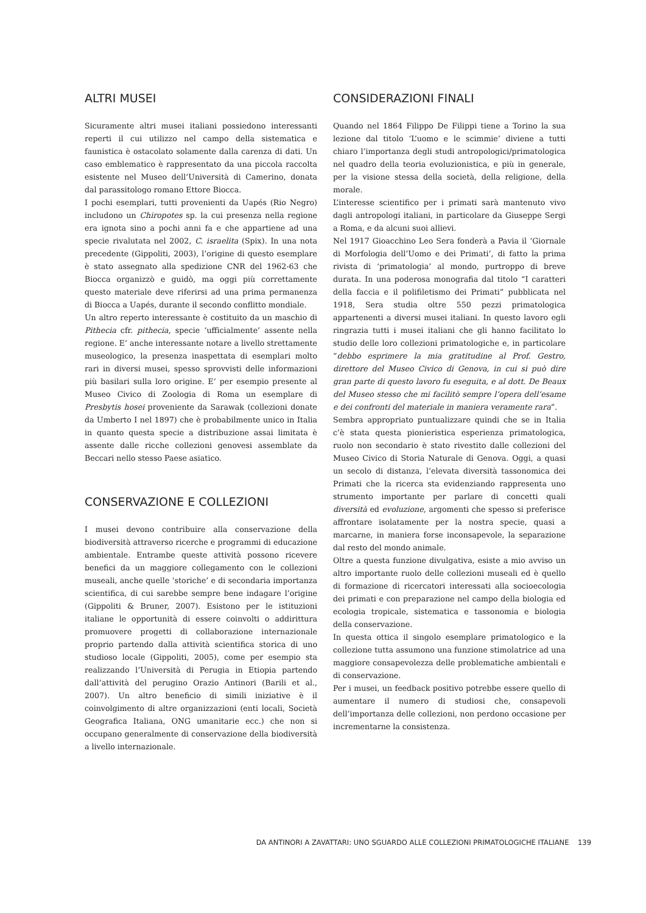ALTRI MUSEI
Sicuramente altri musei italiani possiedono interessanti reperti il cui utilizzo nel campo della sistematica e faunistica è ostacolato solamente dalla carenza di dati. Un caso emblematico è rappresentato da una piccola raccolta esistente nel Museo dell’Università di Camerino, donata dal parassitologo romano Ettore Biocca.
I pochi esemplari, tutti provenienti da Uapés (Rio Negro) includono un Chiropotes sp. la cui presenza nella regione era ignota sino a pochi anni fa e che appartiene ad una specie rivalutata nel 2002, C. israelita (Spix). In una nota precedente (Gippoliti, 2003), l’origine di questo esemplare è stato assegnato alla spedizione CNR del 1962-63 che Biocca organizzò e guidò, ma oggi più correttamente questo materiale deve riferirsi ad una prima permanenza di Biocca a Uapés, durante il secondo conflitto mondiale.
Un altro reperto interessante è costituito da un maschio di Pithecia cfr. pithecia, specie ‘ufficialmente’ assente nella regione. E’ anche interessante notare a livello strettamente museologico, la presenza inaspettata di esemplari molto rari in diversi musei, spesso sprovvisti delle informazioni più basilari sulla loro origine. E’ per esempio presente al Museo Civico di Zoologia di Roma un esemplare di Presbytis hosei proveniente da Sarawak (collezioni donate da Umberto I nel 1897) che è probabilmente unico in Italia in quanto questa specie a distribuzione assai limitata è assente dalle ricche collezioni genovesi assemblate da Beccari nello stesso Paese asiatico.
CONSERVAZIONE E COLLEZIONI
I musei devono contribuire alla conservazione della biodiversità attraverso ricerche e programmi di educazione ambientale. Entrambe queste attività possono ricevere benefici da un maggiore collegamento con le collezioni museali, anche quelle ‘storiche’ e di secondaria importanza scientifica, di cui sarebbe sempre bene indagare l’origine (Gippoliti & Bruner, 2007). Esistono per le istituzioni italiane le opportunità di essere coinvolti o addirittura promuovere progetti di collaborazione internazionale proprio partendo dalla attività scientifica storica di uno studioso locale (Gippoliti, 2005), come per esempio sta realizzando l’Università di Perugia in Etiopia partendo dall’attività del perugino Orazio Antinori (Barili et al., 2007). Un altro beneficio di simili iniziative è il coinvolgimento di altre organizzazioni (enti locali, Società Geografica Italiana, ONG umanitarie ecc.) che non si occupano generalmente di conservazione della biodiversità a livello internazionale.
CONSIDERAZIONI FINALI
Quando nel 1864 Filippo De Filippi tiene a Torino la sua lezione dal titolo ‘L’uomo e le scimmie’ diviene a tutti chiaro l’importanza degli studi antropologici/primatologica nel quadro della teoria evoluzionistica, e più in generale, per la visione stessa della società, della religione, della morale.
L’interesse scientifico per i primati sarà mantenuto vivo dagli antropologi italiani, in particolare da Giuseppe Sergi a Roma, e da alcuni suoi allievi.
Nel 1917 Gioacchino Leo Sera fonderà a Pavia il ‘Giornale di Morfologia dell’Uomo e dei Primati’, di fatto la prima rivista di ‘primatologia’ al mondo, purtroppo di breve durata. In una poderosa monografia dal titolo “I caratteri della faccia e il polifiletismo dei Primati” pubblicata nel 1918, Sera studia oltre 550 pezzi primatologica appartenenti a diversi musei italiani. In questo lavoro egli ringrazia tutti i musei italiani che gli hanno facilitato lo studio delle loro collezioni primatologiche e, in particolare “debbo esprimere la mia gratitudine al Prof. Gestro, direttore del Museo Civico di Genova, in cui si può dire gran parte di questo lavoro fu eseguita, e al dott. De Beaux del Museo stesso che mi facilitò sempre l’opera dell’esame e dei confronti del materiale in maniera veramente rara”.
Sembra appropriato puntualizzare quindi che se in Italia c’è stata questa pionieristica esperienza primatologica, ruolo non secondario è stato rivestito dalle collezioni del Museo Civico di Storia Naturale di Genova. Oggi, a quasi un secolo di distanza, l’elevata diversità tassonomica dei Primati che la ricerca sta evidenziando rappresenta uno strumento importante per parlare di concetti quali diversità ed evoluzione, argomenti che spesso si preferisce affrontare isolatamente per la nostra specie, quasi a marcarne, in maniera forse inconsapevole, la separazione dal resto del mondo animale.
Oltre a questa funzione divulgativa, esiste a mio avviso un altro importante ruolo delle collezioni museali ed è quello di formazione di ricercatori interessati alla socioecologia dei primati e con preparazione nel campo della biologia ed ecologia tropicale, sistematica e tassonomia e biologia della conservazione.
In questa ottica il singolo esemplare primatologico e la collezione tutta assumono una funzione stimolatrice ad una maggiore consapevolezza delle problematiche ambientali e di conservazione.
Per i musei, un feedback positivo potrebbe essere quello di aumentare il numero di studiosi che, consapevoli dell’importanza delle collezioni, non perdono occasione per incrementarne la consistenza.
DA ANTINORI A ZAVATTARI: UNO SGUARDO ALLE COLLEZIONI PRIMATOLOGICHE ITALIANE 139